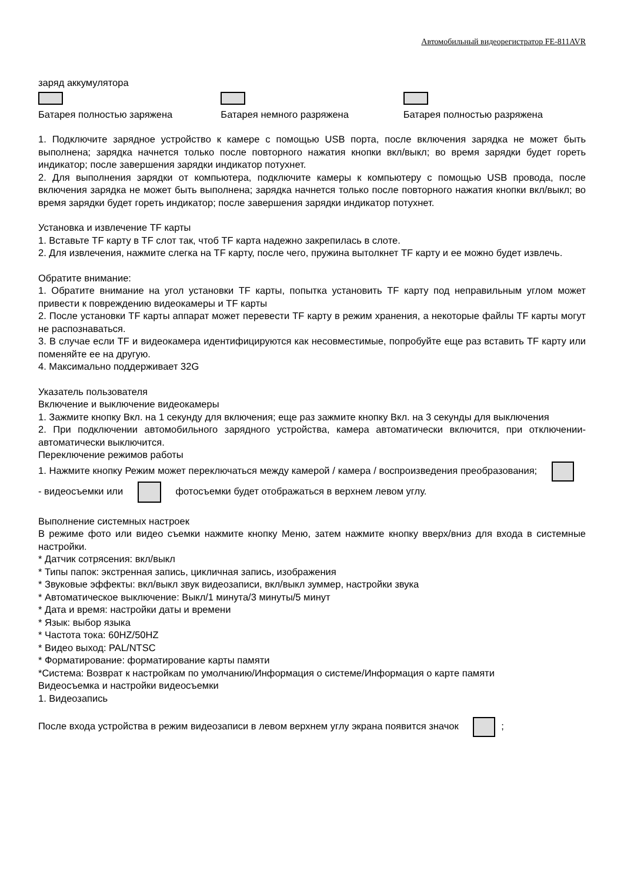Автомобильный видеорегистратор FE-811AVR
заряд аккумулятора
Батарея полностью заряжена Батарея немного разряжена Батарея полностью разряжена
1. Подключите зарядное устройство к камере с помощью USB порта, после включения зарядка не может быть выполнена; зарядка начнется только после повторного нажатия кнопки вкл/выкл; во время зарядки будет гореть индикатор; после завершения зарядки индикатор потухнет.
2. Для выполнения зарядки от компьютера, подключите камеры к компьютеру с помощью USB провода, после включения зарядка не может быть выполнена; зарядка начнется только после повторного нажатия кнопки вкл/выкл; во время зарядки будет гореть индикатор; после завершения зарядки индикатор потухнет.
Установка и извлечение TF карты
1. Вставьте TF карту в TF слот так, чтоб TF карта надежно закрепилась в слоте.
2. Для извлечения, нажмите слегка на TF карту, после чего, пружина вытолкнет TF карту и ее можно будет извлечь.
Обратите внимание:
1. Обратите внимание на угол установки TF карты, попытка установить TF карту под неправильным углом может привести к повреждению видеокамеры и TF карты
2. После установки TF карты аппарат может перевести TF карту в режим хранения, а некоторые файлы TF карты могут не распознаваться.
3. В случае если TF и видеокамера идентифицируются как несовместимые, попробуйте еще раз вставить TF карту или поменяйте ее на другую.
4. Максимально поддерживает 32G
Указатель пользователя
Включение и выключение видеокамеры
1. Зажмите кнопку Вкл. на 1 секунду для включения; еще раз зажмите кнопку Вкл. на 3 секунды для выключения
2. При подключении автомобильного зарядного устройства, камера автоматически включится, при отключении- автоматически выключится.
Переключение режимов работы
1. Нажмите кнопку Режим может переключаться между камерой / камера / воспроизведения преобразования; - видеосъемки или фотосъемки будет отображаться в верхнем левом углу.
Выполнение системных настроек
В режиме фото или видео съемки нажмите кнопку Меню, затем нажмите кнопку вверх/вниз для входа в системные настройки.
* Датчик сотрясения: вкл/выкл
* Типы папок: экстренная запись, цикличная запись, изображения
* Звуковые эффекты: вкл/выкл звук видеозаписи, вкл/выкл зуммер, настройки звука
* Автоматическое выключение: Выкл/1 минута/3 минуты/5 минут
* Дата и время: настройки даты и времени
* Язык: выбор языка
* Частота тока: 60HZ/50HZ
* Видео выход: PAL/NTSC
* Форматирование: форматирование карты памяти
*Система: Возврат к настройкам по умолчанию/Информация о системе/Информация о карте памяти
Видеосъемка и настройки видеосъемки
1. Видеозапись
После входа устройства в режим видеозаписи в левом верхнем углу экрана появится значок ;